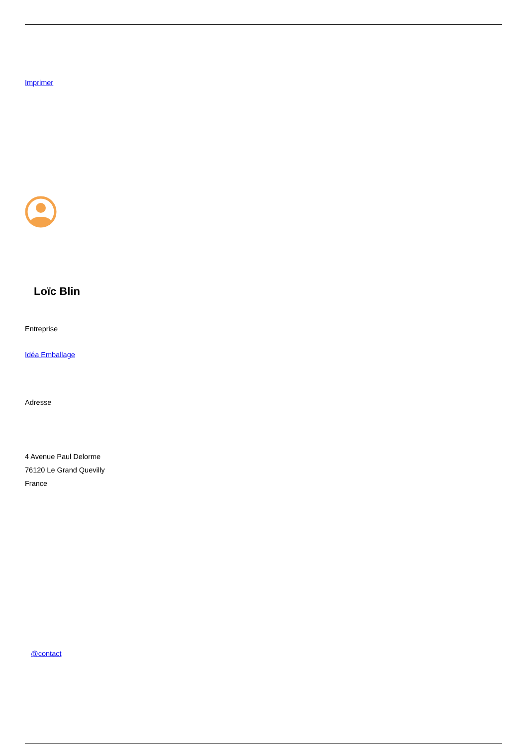Imprimer
Loïc Blin
Entreprise
Idéa Emballage
Adresse
4 Avenue Paul Delorme
76120 Le Grand Quevilly
France
@contact